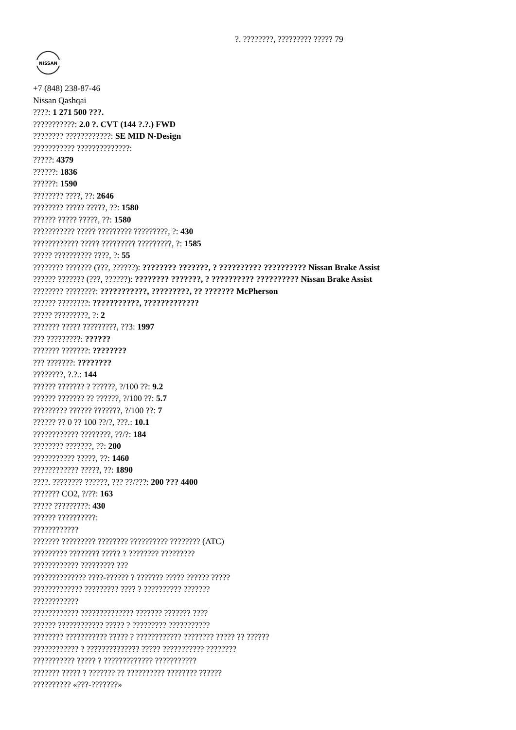?. ????????, ????????? ????? 79
NISSAN
+7 (848) 238-87-46
Nissan Qashqai
????: 1 271 500 ???.
???????????: 2.0 ?. CVT (144 ?.?.) FWD
???????? ????????????: SE MID N-Design
??????????? ??????????????:
?????: 4379
??????: 1836
??????: 1590
???????? ????, ??: 2646
???????? ????? ?????, ??: 1580
?????? ????? ?????, ??: 1580
??????????? ????? ????????? ?????????, ?: 430
???????????? ????? ????????? ?????????, ?: 1585
????? ?????????? ????, ?: 55
???????? ??????? (???, ??????): ???????? ???????, ? ?????????? ?????????? Nissan Brake Assist
?????? ??????? (???, ??????): ???????? ???????, ? ?????????? ?????????? Nissan Brake Assist
???????? ????????: ???????????, ?????????, ?? ??????? McPherson
?????? ????????: ???????????, ?????????????
????? ?????????, ?: 2
??????? ????? ?????????, ??3: 1997
??? ?????????: ??????
??????? ???????: ????????
??? ???????: ????????
????????, ?.?.: 144
?????? ??????? ? ??????, ?/100 ??: 9.2
?????? ??????? ?? ??????, ?/100 ??: 5.7
????????? ?????? ???????, ?/100 ??: 7
?????? ?? 0 ?? 100 ??/?, ???.: 10.1
???????????? ????????, ??/?: 184
???????? ???????, ??: 200
??????????? ?????, ??: 1460
???????????? ?????, ??: 1890
????. ???????? ??????, ??? ??/???: 200 ??? 4400
??????? CO2, ?/??: 163
????? ?????????: 430
?????? ??????????:
????????????
??????? ????????? ???????? ?????????? ???????? (ATC)
????????? ???????? ????? ? ???????? ?????????
???????????? ????????? ???
?????????????? ????-?????? ? ??????? ????? ?????? ?????
????????????? ????????? ???? ? ?????????? ???????
????????????
???????????? ?????????????? ??????? ??????? ????
?????? ???????????? ????? ? ????????? ???????????
???????? ??????????? ????? ? ???????????? ???????? ????? ?? ??????
???????????? ? ?????????????? ????? ??????????? ????????
??????????? ????? ? ????????????? ???????????
??????? ????? ? ??????? ?? ?????????? ???????? ??????
?????????? «???-???????»